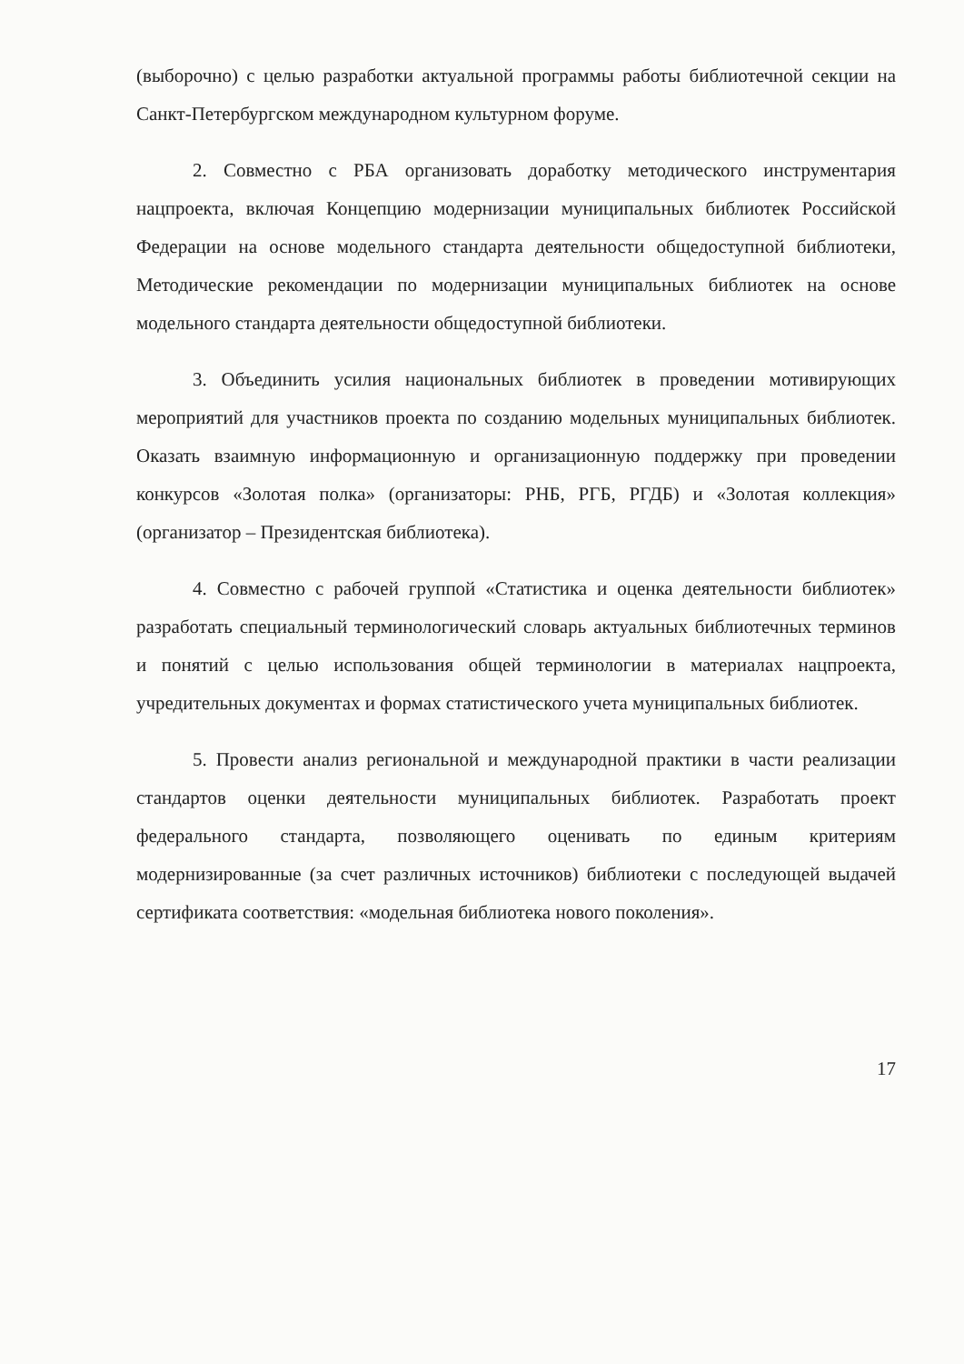(выборочно) с целью разработки актуальной программы работы библиотечной секции на Санкт-Петербургском международном культурном форуме.
2. Совместно с РБА организовать доработку методического инструментария нацпроекта, включая Концепцию модернизации муниципальных библиотек Российской Федерации на основе модельного стандарта деятельности общедоступной библиотеки, Методические рекомендации по модернизации муниципальных библиотек на основе модельного стандарта деятельности общедоступной библиотеки.
3. Объединить усилия национальных библиотек в проведении мотивирующих мероприятий для участников проекта по созданию модельных муниципальных библиотек. Оказать взаимную информационную и организационную поддержку при проведении конкурсов «Золотая полка» (организаторы: РНБ, РГБ, РГДБ) и «Золотая коллекция» (организатор – Президентская библиотека).
4. Совместно с рабочей группой «Статистика и оценка деятельности библиотек» разработать специальный терминологический словарь актуальных библиотечных терминов и понятий с целью использования общей терминологии в материалах нацпроекта, учредительных документах и формах статистического учета муниципальных библиотек.
5. Провести анализ региональной и международной практики в части реализации стандартов оценки деятельности муниципальных библиотек. Разработать проект федерального стандарта, позволяющего оценивать по единым критериям модернизированные (за счет различных источников) библиотеки с последующей выдачей сертификата соответствия: «модельная библиотека нового поколения».
17